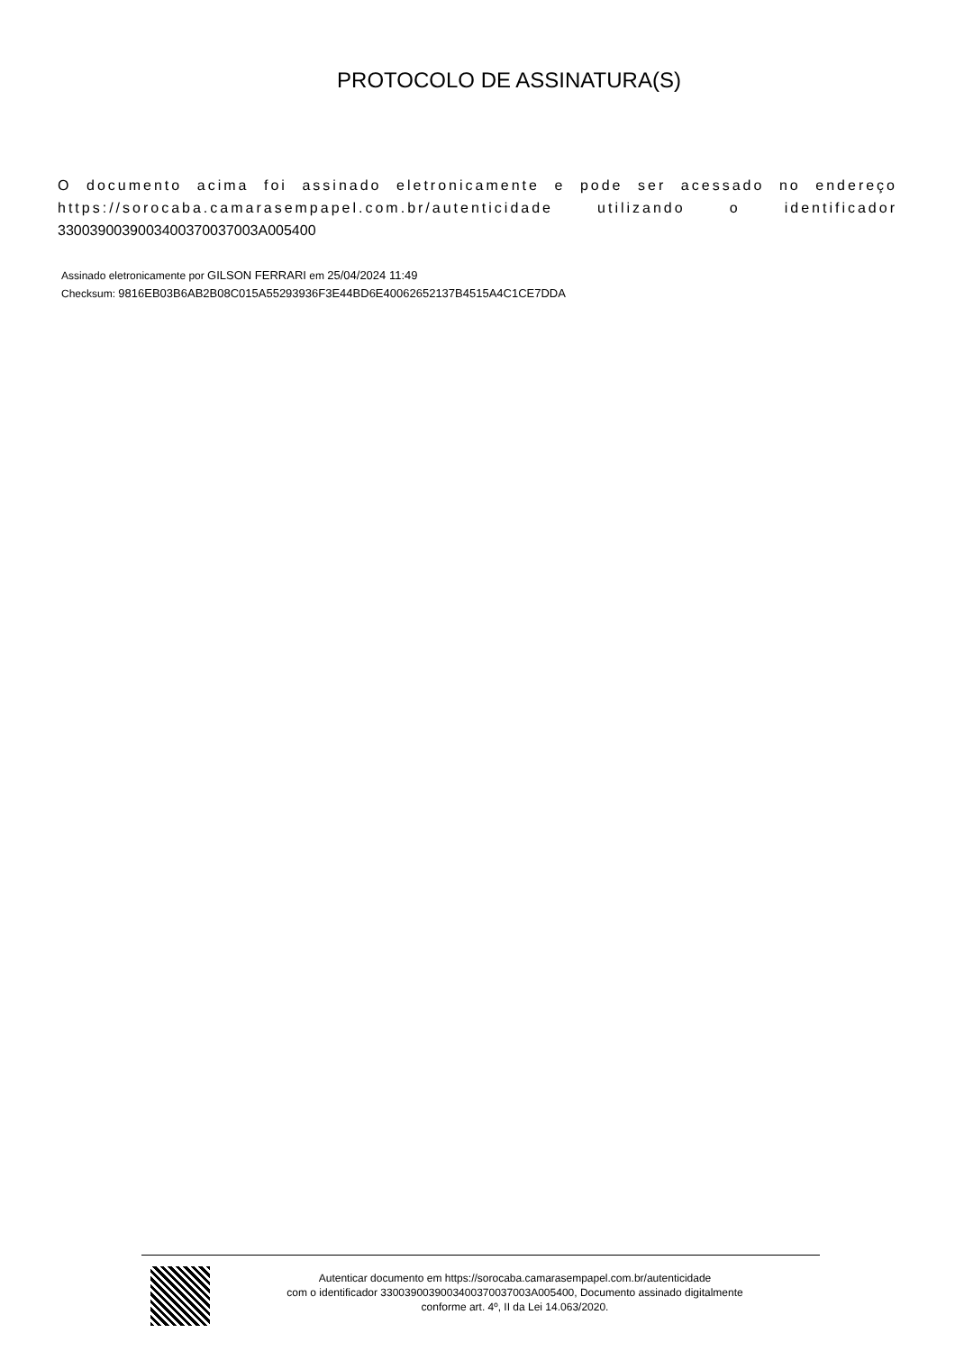PROTOCOLO DE ASSINATURA(S)
O documento acima foi assinado eletronicamente e pode ser acessado no endereço https://sorocaba.camarasempapel.com.br/autenticidade utilizando o identificador 330039003900340037003​7003A005400
Assinado eletronicamente por GILSON FERRARI em 25/04/2024 11:49
Checksum: 9816EB03B6AB2B08C015A55293936F3E44BD6E40062652137B4515A4C1CE7DDA
Autenticar documento em https://sorocaba.camarasempapel.com.br/autenticidade
com o identificador 3300390039003400370037003A005400, Documento assinado digitalmente
conforme art. 4º, II da Lei 14.063/2020.